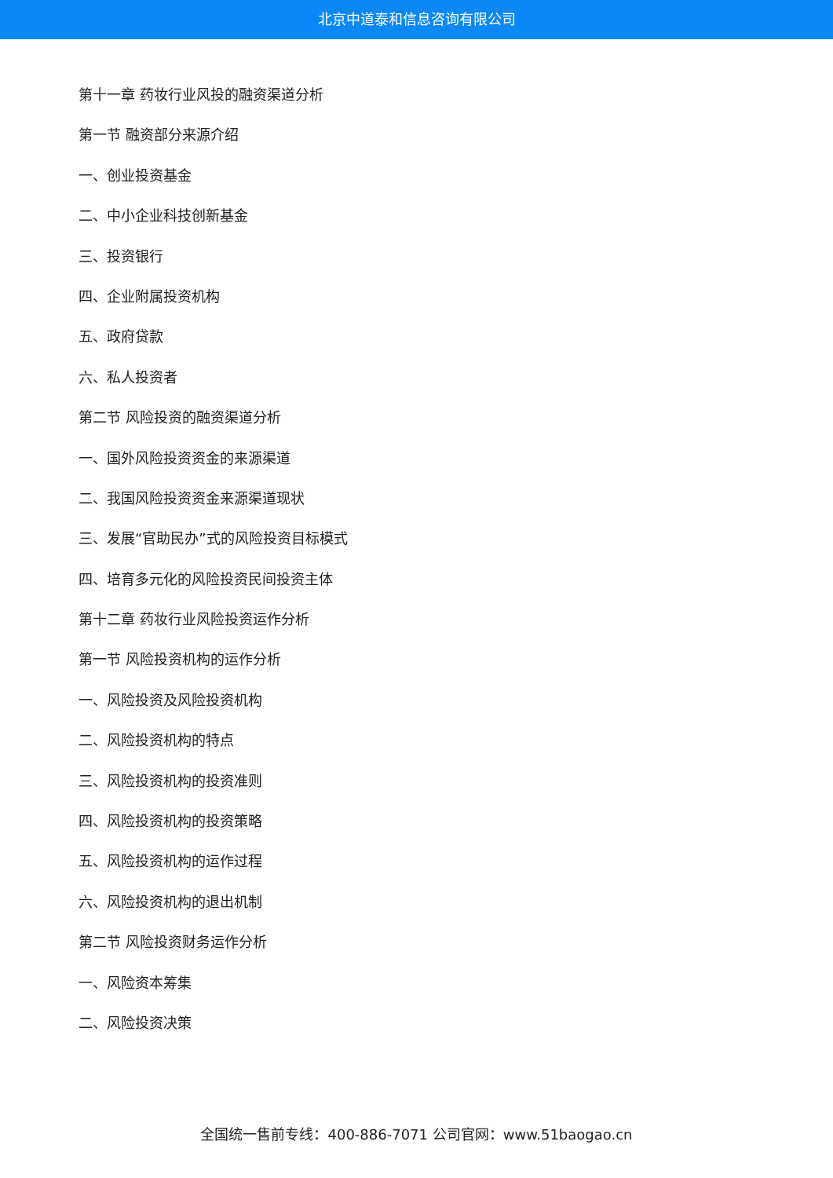北京中道泰和信息咨询有限公司
第十一章 药妆行业风投的融资渠道分析
第一节 融资部分来源介绍
一、创业投资基金
二、中小企业科技创新基金
三、投资银行
四、企业附属投资机构
五、政府贷款
六、私人投资者
第二节 风险投资的融资渠道分析
一、国外风险投资资金的来源渠道
二、我国风险投资资金来源渠道现状
三、发展“官助民办”式的风险投资目标模式
四、培育多元化的风险投资民间投资主体
第十二章 药妆行业风险投资运作分析
第一节 风险投资机构的运作分析
一、风险投资及风险投资机构
二、风险投资机构的特点
三、风险投资机构的投资准则
四、风险投资机构的投资策略
五、风险投资机构的运作过程
六、风险投资机构的退出机制
第二节 风险投资财务运作分析
一、风险资本筹集
二、风险投资决策
全国统一售前专线：400-886-7071 公司官网：www.51baogao.cn